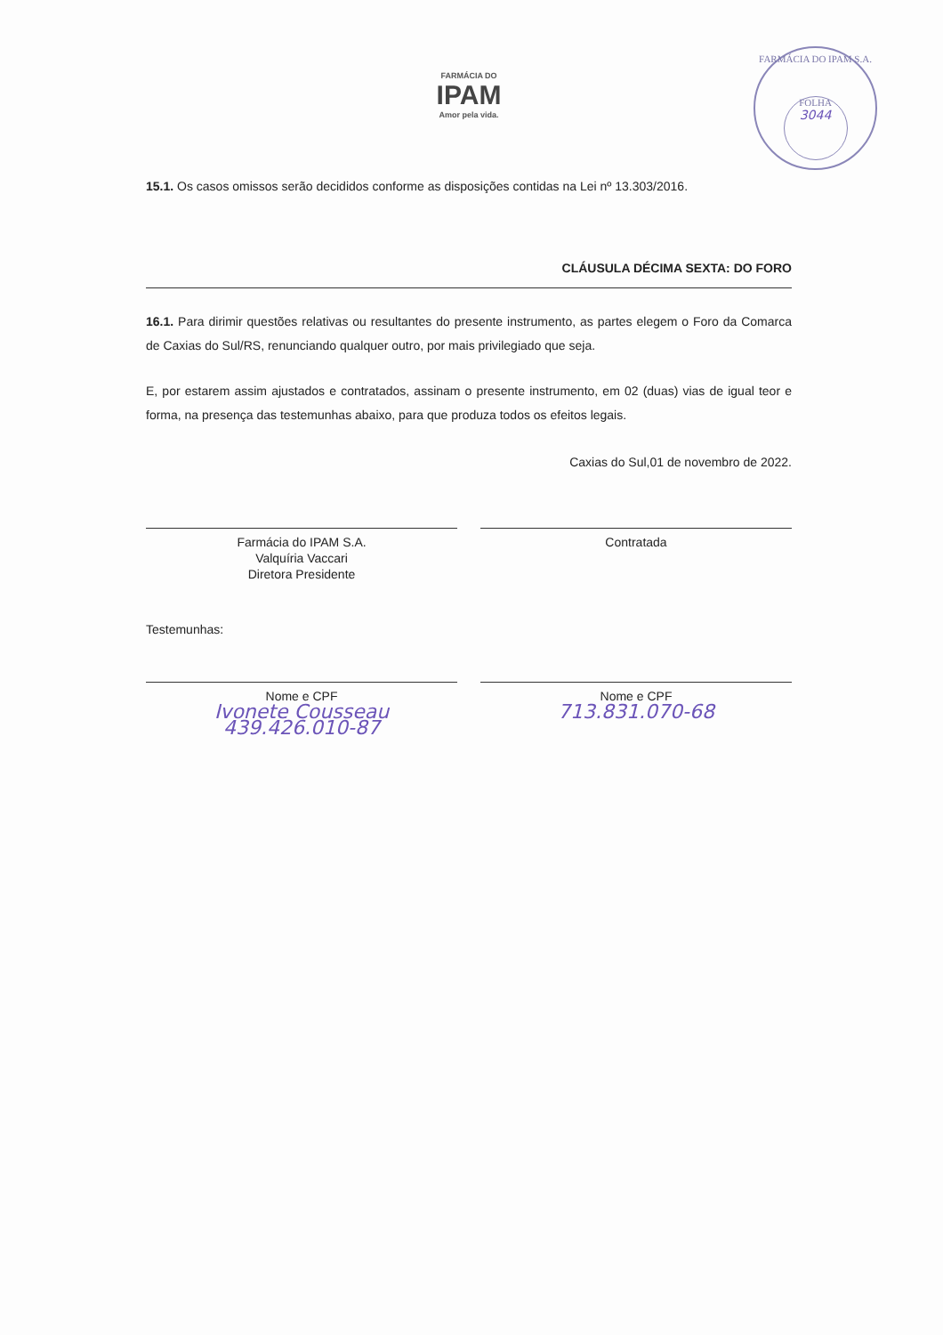FARMÁCIA DO
IPAM
Amor pela vida.
FARMÁCIA DO IPAM S.A.
FOLHA
3044
15.1. Os casos omissos serão decididos conforme as disposições contidas na Lei nº 13.303/2016.
CLÁUSULA DÉCIMA SEXTA: DO FORO
16.1. Para dirimir questões relativas ou resultantes do presente instrumento, as partes elegem o Foro da Comarca de Caxias do Sul/RS, renunciando qualquer outro, por mais privilegiado que seja.
E, por estarem assim ajustados e contratados, assinam o presente instrumento, em 02 (duas) vias de igual teor e forma, na presença das testemunhas abaixo, para que produza todos os efeitos legais.
Caxias do Sul,01 de novembro de 2022.
Farmácia do IPAM S.A.
Valquíria Vaccari
Diretora Presidente
Contratada
Testemunhas:
Nome e CPF
Ivonete Cousseau
439.426.010-87
Nome e CPF
713.831.070-68